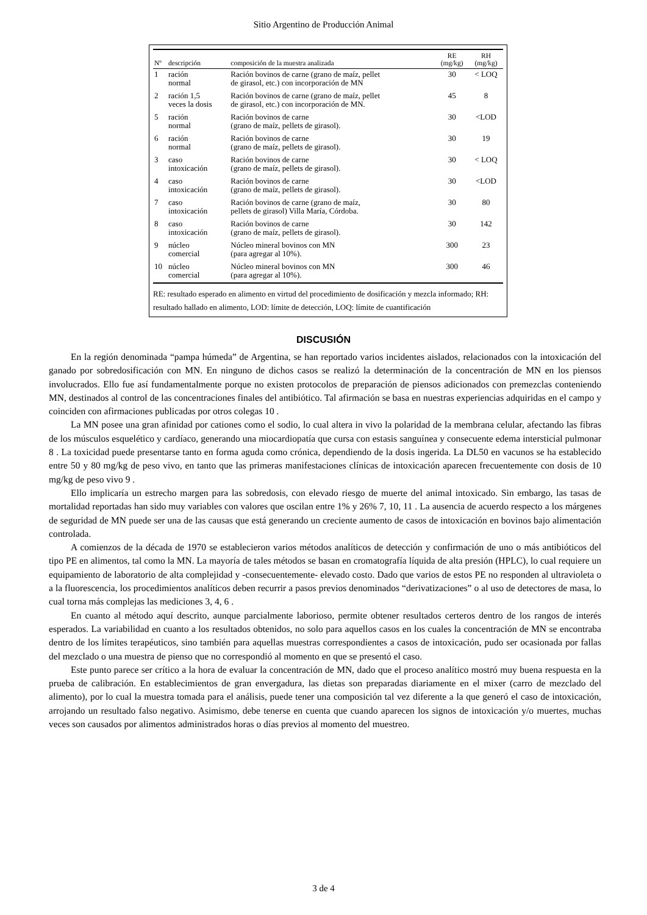Sitio Argentino de Producción Animal
| Nº | descripción | composición de la muestra analizada | RE (mg/kg) | RH (mg/kg) |
| --- | --- | --- | --- | --- |
| 1 | ración normal | Ración bovinos de carne (grano de maíz, pellet de girasol, etc.) con incorporación de MN | 30 | < LOQ |
| 2 | ración 1,5 veces la dosis | Ración bovinos de carne (grano de maíz, pellet de girasol, etc.) con incorporación de MN. | 45 | 8 |
| 5 | ración normal | Ración bovinos de carne (grano de maíz, pellets de girasol). | 30 | <LOD |
| 6 | ración normal | Ración bovinos de carne (grano de maíz, pellets de girasol). | 30 | 19 |
| 3 | caso intoxicación | Ración bovinos de carne (grano de maíz, pellets de girasol). | 30 | < LOQ |
| 4 | caso intoxicación | Ración bovinos de carne (grano de maíz, pellets de girasol). | 30 | <LOD |
| 7 | caso intoxicación | Ración bovinos de carne (grano de maíz, pellets de girasol) Villa María, Córdoba. | 30 | 80 |
| 8 | caso intoxicación | Ración bovinos de carne (grano de maíz, pellets de girasol). | 30 | 142 |
| 9 | núcleo comercial | Núcleo mineral bovinos con MN (para agregar al 10%). | 300 | 23 |
| 10 | núcleo comercial | Núcleo mineral bovinos con MN (para agregar al 10%). | 300 | 46 |
RE: resultado esperado en alimento en virtud del procedimiento de dosificación y mezcla informado; RH: resultado hallado en alimento, LOD: límite de detección, LOQ: límite de cuantificación
DISCUSIÓN
En la región denominada “pampa húmeda” de Argentina, se han reportado varios incidentes aislados, relacionados con la intoxicación del ganado por sobredosificación con MN. En ninguno de dichos casos se realizó la determinación de la concentración de MN en los piensos involucrados. Ello fue así fundamentalmente porque no existen protocolos de preparación de piensos adicionados con premezclas conteniendo MN, destinados al control de las concentraciones finales del antibiótico. Tal afirmación se basa en nuestras experiencias adquiridas en el campo y coinciden con afirmaciones publicadas por otros colegas 10 .
La MN posee una gran afinidad por cationes como el sodio, lo cual altera in vivo la polaridad de la membrana celular, afectando las fibras de los músculos esquelético y cardíaco, generando una miocardiopatía que cursa con estasis sanguínea y consecuente edema intersticial pulmonar 8 . La toxicidad puede presentarse tanto en forma aguda como crónica, dependiendo de la dosis ingerida. La DL50 en vacunos se ha establecido entre 50 y 80 mg/kg de peso vivo, en tanto que las primeras manifestaciones clínicas de intoxicación aparecen frecuentemente con dosis de 10 mg/kg de peso vivo 9 .
Ello implicaría un estrecho margen para las sobredosis, con elevado riesgo de muerte del animal intoxicado. Sin embargo, las tasas de mortalidad reportadas han sido muy variables con valores que oscilan entre 1% y 26% 7, 10, 11 . La ausencia de acuerdo respecto a los márgenes de seguridad de MN puede ser una de las causas que está generando un creciente aumento de casos de intoxicación en bovinos bajo alimentación controlada.
A comienzos de la década de 1970 se establecieron varios métodos analíticos de detección y confirmación de uno o más antibióticos del tipo PE en alimentos, tal como la MN. La mayoría de tales métodos se basan en cromatografía líquida de alta presión (HPLC), lo cual requiere un equipamiento de laboratorio de alta complejidad y -consecuentemente- elevado costo. Dado que varios de estos PE no responden al ultravioleta o a la fluorescencia, los procedimientos analíticos deben recurrir a pasos previos denominados “derivatizaciones” o al uso de detectores de masa, lo cual torna más complejas las mediciones 3, 4, 6 .
En cuanto al método aquí descrito, aunque parcialmente laborioso, permite obtener resultados certeros dentro de los rangos de interés esperados. La variabilidad en cuanto a los resultados obtenidos, no solo para aquellos casos en los cuales la concentración de MN se encontraba dentro de los límites terapéuticos, sino también para aquellas muestras correspondientes a casos de intoxicación, pudo ser ocasionada por fallas del mezclado o una muestra de pienso que no correspondió al momento en que se presentó el caso.
Este punto parece ser crítico a la hora de evaluar la concentración de MN, dado que el proceso analítico mostró muy buena respuesta en la prueba de calibración. En establecimientos de gran envergadura, las dietas son preparadas diariamente en el mixer (carro de mezclado del alimento), por lo cual la muestra tomada para el análisis, puede tener una composición tal vez diferente a la que generó el caso de intoxicación, arrojando un resultado falso negativo. Asimismo, debe tenerse en cuenta que cuando aparecen los signos de intoxicación y/o muertes, muchas veces son causados por alimentos administrados horas o días previos al momento del muestreo.
3 de 4